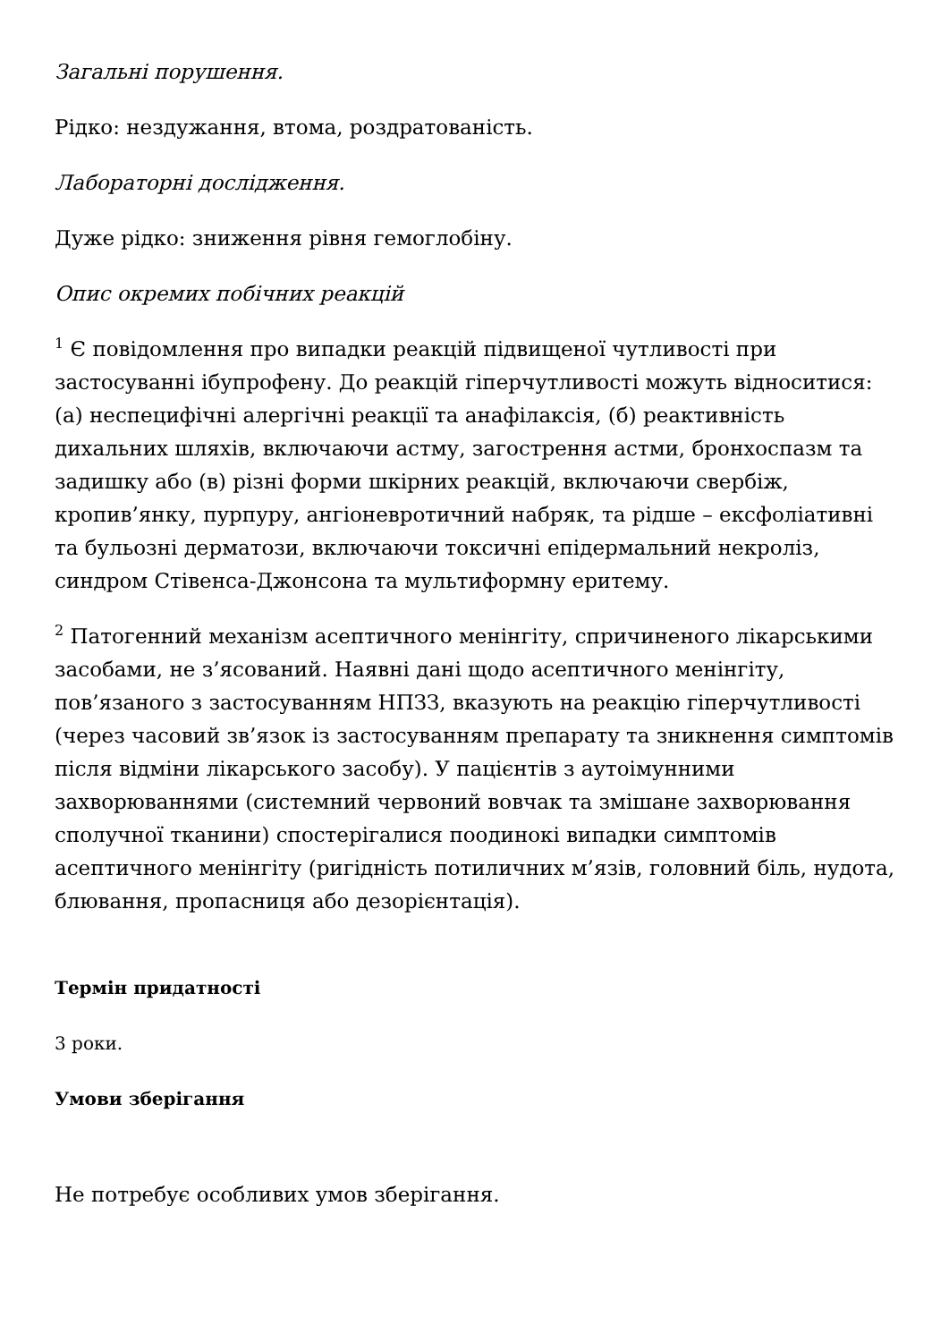Загальні порушення.
Рідко: нездужання, втома, роздратованість.
Лабораторні дослідження.
Дуже рідко: зниження рівня гемоглобіну.
Опис окремих побічних реакцій
<sup>1</sup> Є повідомлення про випадки реакцій підвищеної чутливості при застосуванні ібупрофену. До реакцій гіперчутливості можуть відноситися: (а) неспецифічні алергічні реакції та анафілаксія, (б) реактивність дихальних шляхів, включаючи астму, загострення астми, бронхоспазм та задишку або (в) різні форми шкірних реакцій, включаючи свербіж, кропив’янку, пурпуру, ангіоневротичний набряк, та рідше – ексфоліативні та бульозні дерматози, включаючи токсичні епідермальний некроліз, синдром Стівенса-Джонсона та мультиформну еритему.
<sup>2</sup> Патогенний механізм асептичного менінгіту, спричиненого лікарськими засобами, не з’ясований. Наявні дані щодо асептичного менінгіту, пов’язаного з застосуванням НПЗЗ, вказують на реакцію гіперчутливості (через часовий зв’язок із застосуванням препарату та зникнення симптомів після відміни лікарського засобу). У пацієнтів з аутоімунними захворюваннями (системний червоний вовчак та змішане захворювання сполучної тканини) спостерігалися поодинокі випадки симптомів асептичного менінгіту (ригідність потиличних м’язів, головний біль, нудота, блювання, пропасниця або дезорієнтація).
Термін придатності
3 роки.
Умови зберігання
Не потребує особливих умов зберігання.